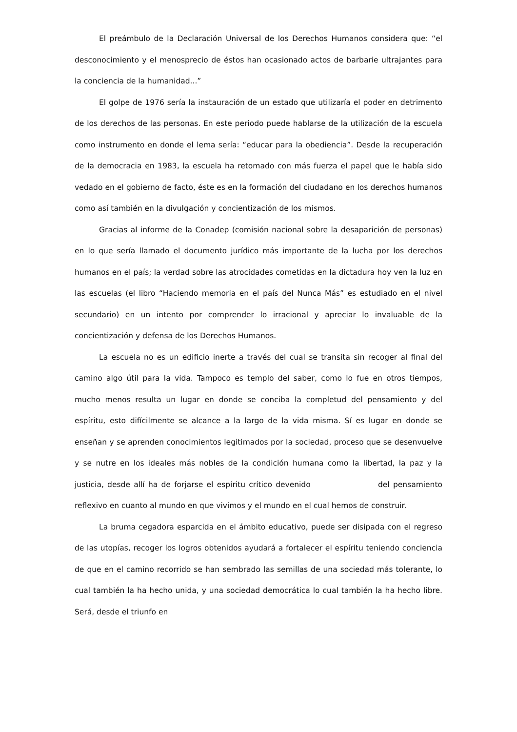El preámbulo de la Declaración Universal de los Derechos Humanos considera que: “el desconocimiento y el menosprecio de éstos han ocasionado actos de barbarie ultrajantes para la conciencia de la humanidad...”
El golpe de 1976 sería la instauración de un estado que utilizaría el poder en detrimento de los derechos de las personas. En este periodo puede hablarse de la utilización de la escuela como instrumento en donde el lema sería: “educar para la obediencia”. Desde la recuperación de la democracia en 1983, la escuela ha retomado con más fuerza el papel que le había sido vedado en el gobierno de facto, éste es en la formación del ciudadano en los derechos humanos como así también en la divulgación y concientización de los mismos.
Gracias al informe de la Conadep (comisión nacional sobre la desaparición de personas) en lo que sería llamado el documento jurídico más importante de la lucha por los derechos humanos en el país; la verdad sobre las atrocidades cometidas en la dictadura hoy ven la luz en las escuelas (el libro “Haciendo memoria en el país del Nunca Más” es estudiado en el nivel secundario) en un intento por comprender lo irracional y apreciar lo invaluable de la concientización y defensa de los Derechos Humanos.
La escuela no es un edificio inerte a través del cual se transita sin recoger al final del camino algo útil para la vida. Tampoco es templo del saber, como lo fue en otros tiempos, mucho menos resulta un lugar en donde se conciba la completud del pensamiento y del espíritu, esto difícilmente se alcance a la largo de la vida misma. Sí es lugar en donde se enseñan y se aprenden conocimientos legitimados por la sociedad, proceso que se desenvuelve y se nutre en los ideales más nobles de la condición humana como la libertad, la paz y la justicia, desde allí ha de forjarse el espíritu crítico devenido del pensamiento reflexivo en cuanto al mundo en que vivimos y el mundo en el cual hemos de construir.
La bruma cegadora esparcida en el ámbito educativo, puede ser disipada con el regreso de las utopías, recoger los logros obtenidos ayudará a fortalecer el espíritu teniendo conciencia de que en el camino recorrido se han sembrado las semillas de una sociedad más tolerante, lo cual también la ha hecho unida, y una sociedad democrática lo cual también la ha hecho libre. Será, desde el triunfo en